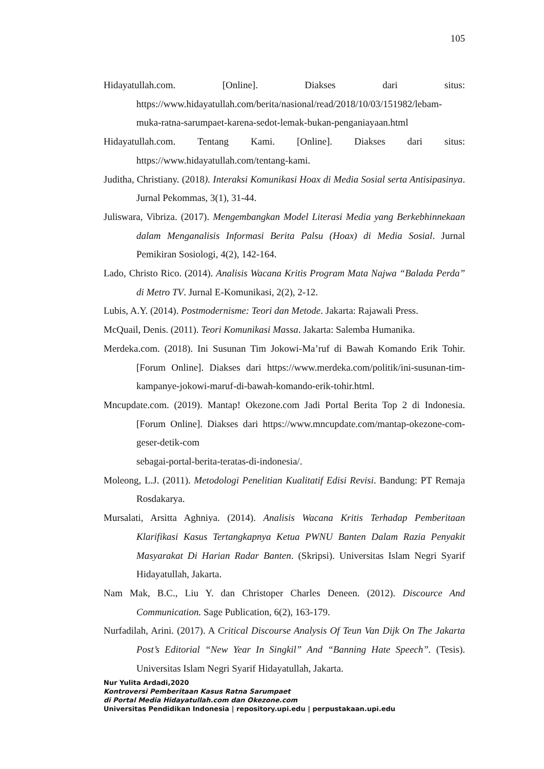105
Hidayatullah.com. [Online]. Diakses dari situs: https://www.hidayatullah.com/berita/nasional/read/2018/10/03/151982/lebam-muka-ratna-sarumpaet-karena-sedot-lemak-bukan-penganiayaan.html
Hidayatullah.com. Tentang Kami. [Online]. Diakses dari situs: https://www.hidayatullah.com/tentang-kami.
Juditha, Christiany. (2018). Interaksi Komunikasi Hoax di Media Sosial serta Antisipasinya. Jurnal Pekommas, 3(1), 31-44.
Juliswara, Vibriza. (2017). Mengembangkan Model Literasi Media yang Berkebhinnekaan dalam Menganalisis Informasi Berita Palsu (Hoax) di Media Sosial. Jurnal Pemikiran Sosiologi, 4(2), 142-164.
Lado, Christo Rico. (2014). Analisis Wacana Kritis Program Mata Najwa “Balada Perda” di Metro TV. Jurnal E-Komunikasi, 2(2), 2-12.
Lubis, A.Y. (2014). Postmodernisme: Teori dan Metode. Jakarta: Rajawali Press.
McQuail, Denis. (2011). Teori Komunikasi Massa. Jakarta: Salemba Humanika.
Merdeka.com. (2018). Ini Susunan Tim Jokowi-Ma’ruf di Bawah Komando Erik Tohir. [Forum Online]. Diakses dari https://www.merdeka.com/politik/ini-susunan-tim-kampanye-jokowi-maruf-di-bawah-komando-erik-tohir.html.
Mncupdate.com. (2019). Mantap! Okezone.com Jadi Portal Berita Top 2 di Indonesia. [Forum Online]. Diakses dari https://www.mncupdate.com/mantap-okezone-com-geser-detik-com
sebagai-portal-berita-teratas-di-indonesia/.
Moleong, L.J. (2011). Metodologi Penelitian Kualitatif Edisi Revisi. Bandung: PT Remaja Rosdakarya.
Mursalati, Arsitta Aghniya. (2014). Analisis Wacana Kritis Terhadap Pemberitaan Klarifikasi Kasus Tertangkapnya Ketua PWNU Banten Dalam Razia Penyakit Masyarakat Di Harian Radar Banten. (Skripsi). Universitas Islam Negri Syarif Hidayatullah, Jakarta.
Nam Mak, B.C., Liu Y. dan Christoper Charles Deneen. (2012). Discource And Communication. Sage Publication, 6(2), 163-179.
Nurfadilah, Arini. (2017). A Critical Discourse Analysis Of Teun Van Dijk On The Jakarta Post’s Editorial “New Year In Singkil” And “Banning Hate Speech”. (Tesis). Universitas Islam Negri Syarif Hidayatullah, Jakarta.
Nur Yulita Ardadi,2020
Kontroversi Pemberitaan Kasus Ratna Sarumpaet
di Portal Media Hidayatullah.com dan Okezone.com
Universitas Pendidikan Indonesia | repository.upi.edu | perpustakaan.upi.edu